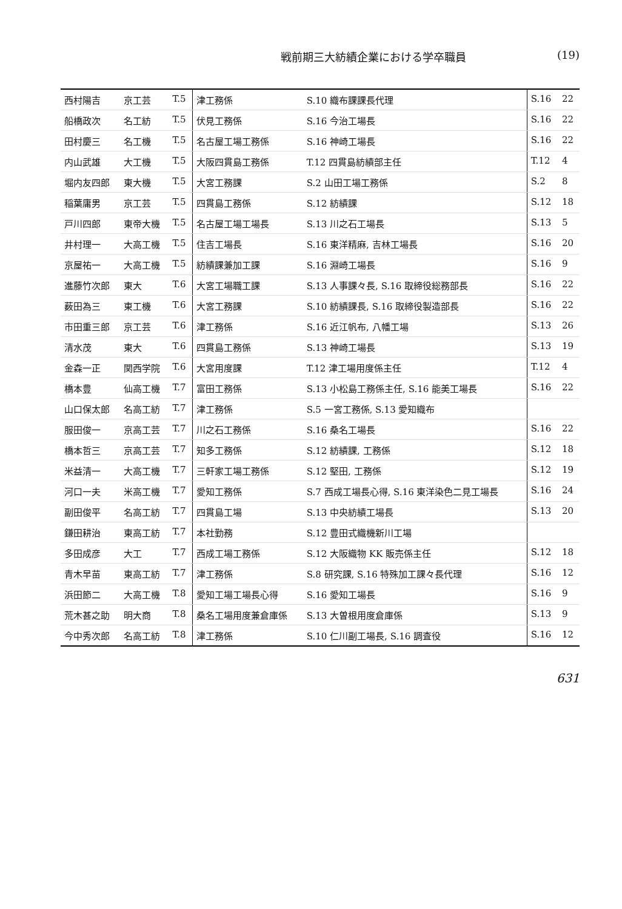戦前期三大紡績企業における学卒職員 (19)
| 西村陽吉 | 京工芸 | T.5 | 津工務係 | S.10 織布課課長代理 | S.16 | 22 |
| 船橋政次 | 名工紡 | T.5 | 伏見工務係 | S.16 今治工場長 | S.16 | 22 |
| 田村慶三 | 名工機 | T.5 | 名古屋工場工務係 | S.16 神崎工場長 | S.16 | 22 |
| 内山武雄 | 大工機 | T.5 | 大阪四貫島工務係 | T.12 四貫島紡績部主任 | T.12 | 4 |
| 堀内友四郎 | 東大機 | T.5 | 大宮工務課 | S.2 山田工場工務係 | S.2 | 8 |
| 稲葉庸男 | 京工芸 | T.5 | 四貫島工務係 | S.12 紡績課 | S.12 | 18 |
| 戸川四郎 | 東帝大機 | T.5 | 名古屋工場工場長 | S.13 川之石工場長 | S.13 | 5 |
| 井村理一 | 大高工機 | T.5 | 住吉工場長 | S.16 東洋精麻, 吉林工場長 | S.16 | 20 |
| 京屋祐一 | 大高工機 | T.5 | 紡績課兼加工課 | S.16 淵崎工場長 | S.16 | 9 |
| 進藤竹次郎 | 東大 | T.6 | 大宮工場職工課 | S.13 人事課々長, S.16 取締役総務部長 | S.16 | 22 |
| 薮田為三 | 東工機 | T.6 | 大宮工務課 | S.10 紡績課長, S.16 取締役製造部長 | S.16 | 22 |
| 市田重三郎 | 京工芸 | T.6 | 津工務係 | S.16 近江帆布, 八幡工場 | S.13 | 26 |
| 清水茂 | 東大 | T.6 | 四貫島工務係 | S.13 神崎工場長 | S.13 | 19 |
| 金森一正 | 関西学院 | T.6 | 大宮用度課 | T.12 津工場用度係主任 | T.12 | 4 |
| 橋本豊 | 仙高工機 | T.7 | 富田工務係 | S.13 小松島工務係主任, S.16 能美工場長 | S.16 | 22 |
| 山口保太郎 | 名高工紡 | T.7 | 津工務係 | S.5 一宮工務係, S.13 愛知織布 | | |
| 服田俊一 | 京高工芸 | T.7 | 川之石工務係 | S.16 桑名工場長 | S.16 | 22 |
| 橋本哲三 | 京高工芸 | T.7 | 知多工務係 | S.12 紡績課, 工務係 | S.12 | 18 |
| 米益清一 | 大高工機 | T.7 | 三軒家工場工務係 | S.12 堅田, 工務係 | S.12 | 19 |
| 河口一夫 | 米高工機 | T.7 | 愛知工務係 | S.7 西成工場長心得, S.16 東洋染色二見工場長 | S.16 | 24 |
| 副田俊平 | 名高工紡 | T.7 | 四貫島工場 | S.13 中央紡績工場長 | S.13 | 20 |
| 鎌田耕治 | 東高工紡 | T.7 | 本社勤務 | S.12 豊田式織機新川工場 | | |
| 多田成彦 | 大工 | T.7 | 西成工場工務係 | S.12 大阪織物 KK 販売係主任 | S.12 | 18 |
| 青木早苗 | 東高工紡 | T.7 | 津工務係 | S.8 研究課, S.16 特殊加工課々長代理 | S.16 | 12 |
| 浜田節二 | 大高工機 | T.8 | 愛知工場工場長心得 | S.16 愛知工場長 | S.16 | 9 |
| 荒木甚之助 | 明大商 | T.8 | 桑名工場用度兼倉庫係 | S.13 大曽根用度倉庫係 | S.13 | 9 |
| 今中秀次郎 | 名高工紡 | T.8 | 津工務係 | S.10 仁川副工場長, S.16 調査役 | S.16 | 12 |
631